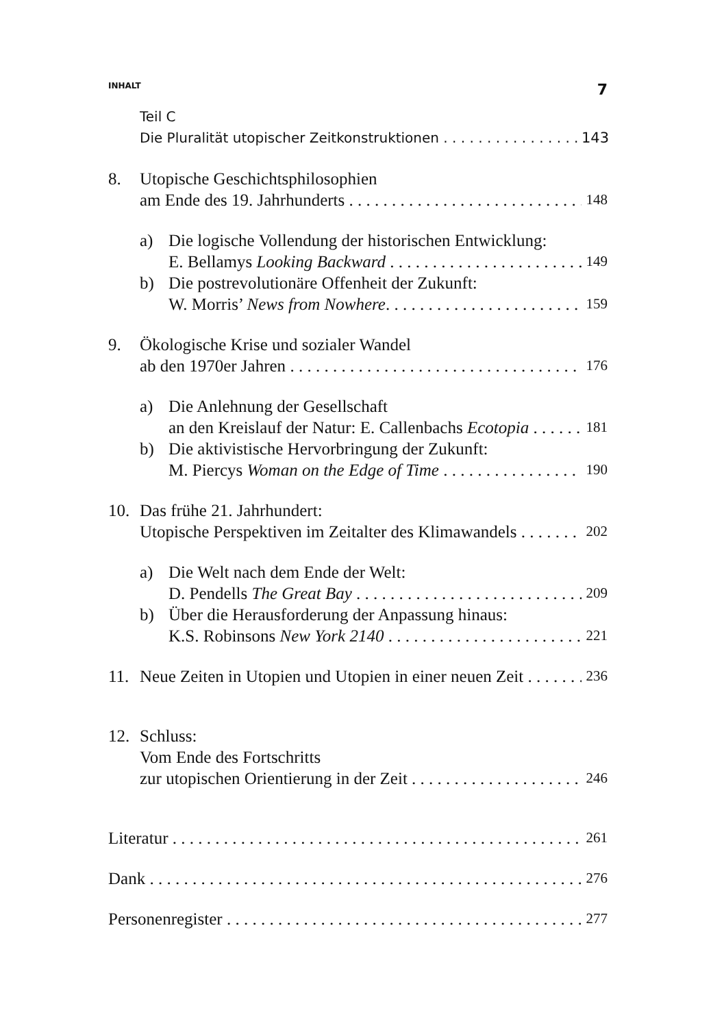INHALT 7
Teil C
Die Pluralität utopischer Zeitkonstruktionen 143
8. Utopische Geschichtsphilosophien
am Ende des 19. Jahrhunderts 148
a) Die logische Vollendung der historischen Entwicklung:
E. Bellamys Looking Backward 149
b) Die postrevolutionäre Offenheit der Zukunft:
W. Morris’ News from Nowhere. 159
9. Ökologische Krise und sozialer Wandel
ab den 1970er Jahren 176
a) Die Anlehnung der Gesellschaft
an den Kreislauf der Natur: E. Callenbachs Ecotopia 181
b) Die aktivistische Hervorbringung der Zukunft:
M. Piercys Woman on the Edge of Time 190
10. Das frühe 21. Jahrhundert:
Utopische Perspektiven im Zeitalter des Klimawandels 202
a) Die Welt nach dem Ende der Welt:
D. Pendells The Great Bay 209
b) Über die Herausforderung der Anpassung hinaus:
K.S. Robinsons New York 2140 221
11. Neue Zeiten in Utopien und Utopien in einer neuen Zeit 236
12. Schluss:
Vom Ende des Fortschritts
zur utopischen Orientierung in der Zeit 246
Literatur 261
Dank 276
Personenregister 277